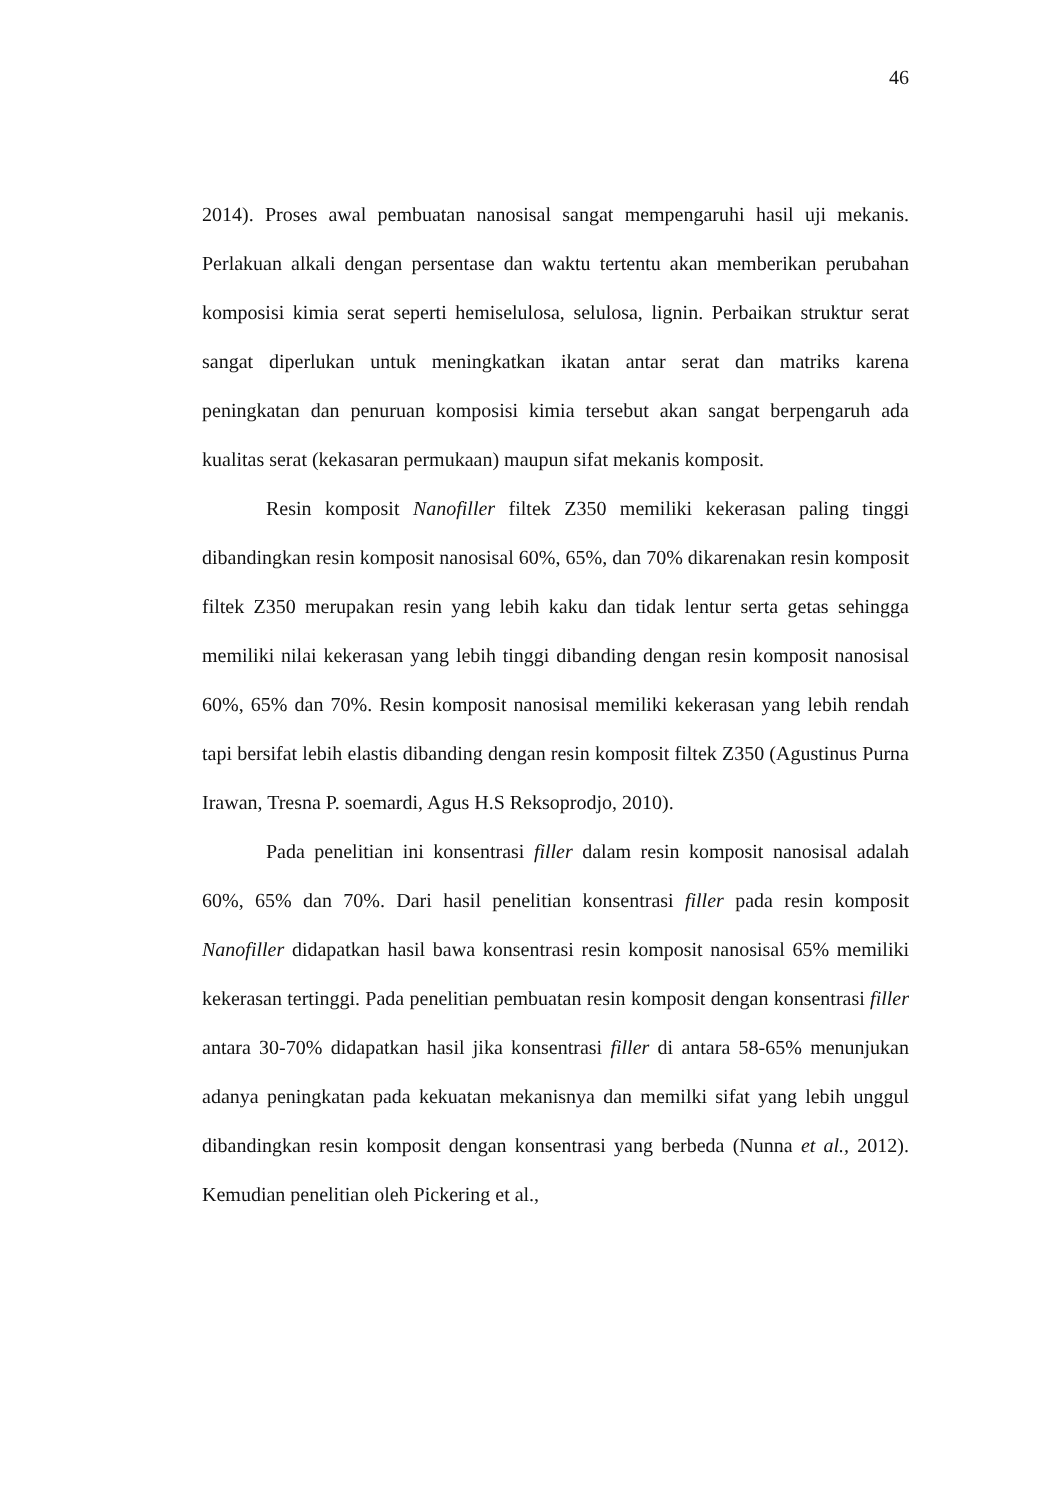46
2014). Proses awal pembuatan nanosisal sangat mempengaruhi hasil uji mekanis. Perlakuan alkali dengan persentase dan waktu tertentu akan memberikan perubahan komposisi kimia serat seperti hemiselulosa, selulosa, lignin. Perbaikan struktur serat sangat diperlukan untuk meningkatkan ikatan antar serat dan matriks karena peningkatan dan penuruan komposisi kimia tersebut akan sangat berpengaruh ada kualitas serat (kekasaran permukaan) maupun sifat mekanis komposit.
Resin komposit Nanofiller filtek Z350 memiliki kekerasan paling tinggi dibandingkan resin komposit nanosisal 60%, 65%, dan 70% dikarenakan resin komposit filtek Z350 merupakan resin yang lebih kaku dan tidak lentur serta getas sehingga memiliki nilai kekerasan yang lebih tinggi dibanding dengan resin komposit nanosisal 60%, 65% dan 70%. Resin komposit nanosisal memiliki kekerasan yang lebih rendah tapi bersifat lebih elastis dibanding dengan resin komposit filtek Z350 (Agustinus Purna Irawan, Tresna P. soemardi, Agus H.S Reksoprodjo, 2010).
Pada penelitian ini konsentrasi filler dalam resin komposit nanosisal adalah 60%, 65% dan 70%. Dari hasil penelitian konsentrasi filler pada resin komposit Nanofiller didapatkan hasil bawa konsentrasi resin komposit nanosisal 65% memiliki kekerasan tertinggi. Pada penelitian pembuatan resin komposit dengan konsentrasi filler antara 30-70% didapatkan hasil jika konsentrasi filler di antara 58-65% menunjukan adanya peningkatan pada kekuatan mekanisnya dan memilki sifat yang lebih unggul dibandingkan resin komposit dengan konsentrasi yang berbeda (Nunna et al., 2012). Kemudian penelitian oleh Pickering et al.,